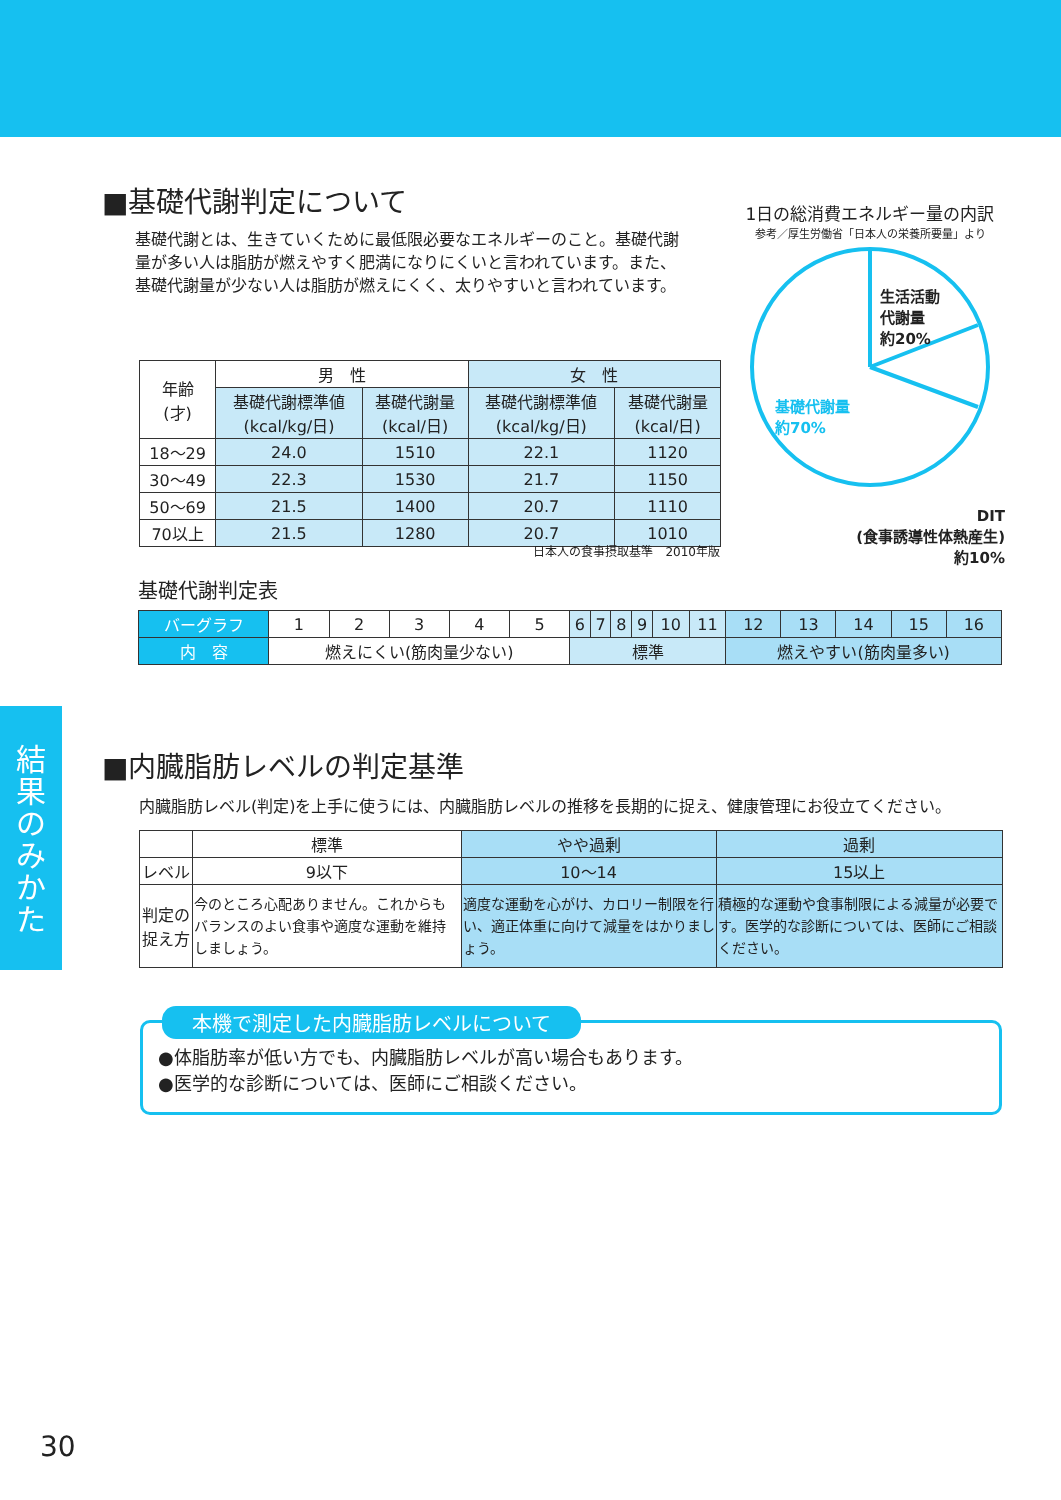結
果
の
み
か
た
■基礎代謝判定について
基礎代謝とは、生きていくために最低限必要なエネルギーのこと。基礎代謝量が多い人は脂肪が燃えやすく肥満になりにくいと言われています。また、基礎代謝量が少ない人は脂肪が燃えにくく、太りやすいと言われています。
1日の総消費エネルギー量の内訳
参考／厚生労働省「日本人の栄養所要量」より
生活活動
代謝量
約20%
基礎代謝量
約70%
DIT
(食事誘導性体熱産生)
約10%
| 年齢 (才) | 男 性 | | 女 性 | |
| | 基礎代謝標準値 (kcal/kg/日) | 基礎代謝量 (kcal/日) | 基礎代謝標準値 (kcal/kg/日) | 基礎代謝量 (kcal/日) |
| 18〜29 | 24.0 | 1510 | 22.1 | 1120 |
| 30〜49 | 22.3 | 1530 | 21.7 | 1150 |
| 50〜69 | 21.5 | 1400 | 20.7 | 1110 |
| 70以上 | 21.5 | 1280 | 20.7 | 1010 |
日本人の食事摂取基準　2010年版
基礎代謝判定表
| バーグラフ | 1 | 2 | 3 | 4 | 5 | 6 | 7 | 8 | 9 | 10 | 11 | 12 | 13 | 14 | 15 | 16 |
| 内 容 | 燃えにくい(筋肉量少ない) | | | | | 標準 | | | | | | 燃えやすい(筋肉量多い) | | | | |
■内臓脂肪レベルの判定基準
内臓脂肪レベル(判定)を上手に使うには、内臓脂肪レベルの推移を長期的に捉え、健康管理にお役立てください。
| | 標準 | やや過剰 | 過剰 |
| レベル | 9以下 | 10〜14 | 15以上 |
| 判定の捉え方 | 今のところ心配ありません。これからもバランスのよい食事や適度な運動を維持しましょう。 | 適度な運動を心がけ、カロリー制限を行い、適正体重に向けて減量をはかりましょう。 | 積極的な運動や食事制限による減量が必要です。医学的な診断については、医師にご相談ください。 |
本機で測定した内臓脂肪レベルについて
●体脂肪率が低い方でも、内臓脂肪レベルが高い場合もあります。
●医学的な診断については、医師にご相談ください。
30